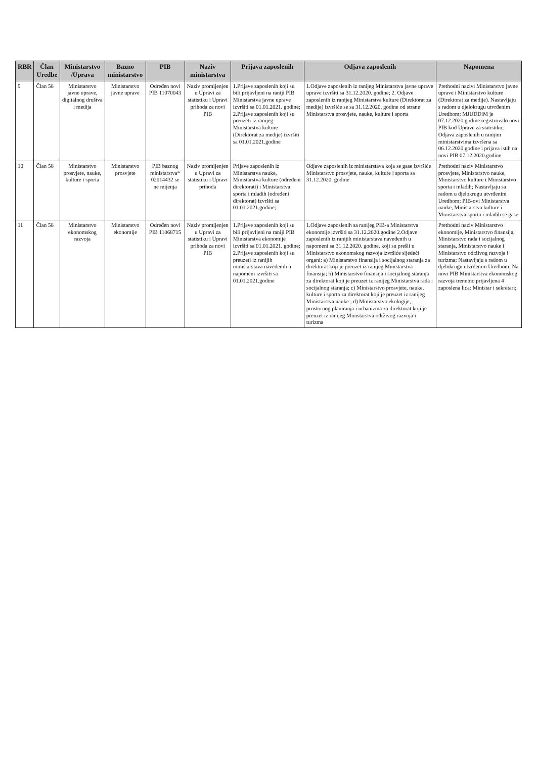| RBR | Član Uredbe | Ministarstvo /Uprava | Bazno ministarstvo | PIB | Naziv ministarstva | Prijava zaposlenih | Odjava zaposlenih | Napomena |
| --- | --- | --- | --- | --- | --- | --- | --- | --- |
| 9 | Član 58 | Ministarstvo javne uprave, digitalnog društva i medija | Ministarstvo javne uprave | Određen novi PIB 11070043 | Naziv promijenjen u Upravi za statistiku i Upravi prihoda za novi PIB | 1.Prijave zaposlenih koji su bili prijavljeni na raniji PIB Ministarstva javne uprave izvršiti sa 01.01.2021. godine; 2.Prijave zaposlenih koji su preuzeti iz ranijeg Ministarstva kulture (Direktorat za medije) izvršiti sa 01.01.2021.godine | 1.Odjave zaposlenih iz ranijeg Ministarstva javne uprave uprave izvršiti sa 31.12.2020. godine; 2. Odjave zaposlenih iz ranijeg Ministarstva kulture (Direktorat za medije) izvršiće se sa 31.12.2020. godine od strane Ministarstva prosvjete, nauke, kulture i sporta | Prethodni nazivi Ministarstvo javne uprave i Ministarstvo kulture (Direktorat za medije). Nastavljaju s radom u djelokrugu utvrđenim Uredbom; MJUDDiM je 07.12.2020.godine registrovalo novi PIB kod Uprave za statistiku; Odjava zaposlenih u ranijim ministarstvima izvršena sa 06.12.2020.godine i prijava istih na novi PIB 07.12.2020.godine |
| 10 | Član 58 | Ministarstvo prosvjete, nauke, kulture i sporta | Ministarstvo prosvjete | PIB baznog ministarstva* 02014432 se ne mijenja | Naziv promijenjen u Upravi za statistiku i Upravi prihoda | Prijave zaposlenih iz Ministarstva nauke, Ministarstva kulture (određeni direktorati) i Ministarstva sporta i mladih (određeni direktorat) izvršiti sa 01.01.2021.godine; | Odjave zaposlenih iz ministarstava koja se gase izvršiće Ministarstvo prosvjete, nauke, kulture i sporta sa 31.12.2020. godine | Prethodni naziv Ministarstvo prosvjete, Ministarstvo nauke, Ministarstvo kulture i Ministarstvo sporta i mladih; Nastavljaju sa radom u djelokrugu utvrđenim Uredbom; PIB-ovi Ministarstva nauke, Ministarstva kulture i Ministarstva sporta i mladih se gase |
| 11 | Član 58 | Ministarstvo ekonomskog razvoja | Ministarstvo ekonomije | Određen novi PIB 11068715 | Naziv promijenjen u Upravi za statistiku i Upravi prihoda za novi PIB | 1.Prijave zaposlenih koji su bili prijavljeni na raniji PIB Ministarstva ekonomije izvršiti sa 01.01.2021. godine; 2.Prijave zaposlenih koji su preuzeti iz ranijih ministarstava navedenih u napomeni izvršiti sa 01.01.2021.godine | 1.Odjave zaposlenih sa ranijeg PIB-a Ministarstva ekonomije izvršiti sa 31.12.2020.godine 2.Odjave zaposlenih iz ranijih ministarstava navedenih u napomeni sa 31.12.2020. godine, koji su prešli u Ministarstvo ekonomskog razvoja izvršiće sljedeći organi: a) Ministarstvo finansija i socijalnog staranja za direktorat koji je preuzet iz ranijeg Ministarstva finansija; b) Ministarstvo finansija i socijalnog staranja za direktorat koji je preuzet iz ranijeg Ministarstva rada i socijalnog staranja; c) Ministarstvo prosvjete, nauke, kulture i sporta za direktorat koji je preuzet iz ranijeg Ministarstva nauke ; d) Ministarstvo ekologije, prostornog planiranja i urbanizma za direktorat koji je preuzet iz ranijeg Ministarstva održivog razvoja i turizma | Prethodni naziv Ministarstvo ekonomije, Ministarstvo finansija, Ministarstvo rada i socijalnog staranja, Ministarstvo nauke i Ministarstvo održivog razvoja i turizma; Nastavljaju s radom u djelokrugu utvrđenim Uredbom; Na novi PIB Ministarstva ekonomskog razvoja trenutno prijavljena 4 zaposlena lica: Ministar i sekretari; |